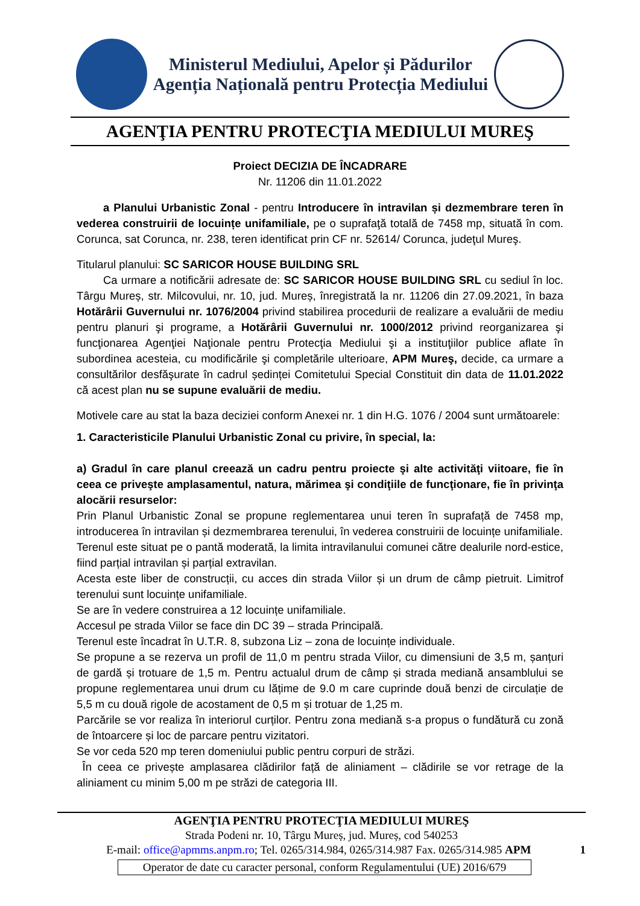Ministerul Mediului, Apelor și Pădurilor
Agenția Națională pentru Protecția Mediului
AGENŢIA PENTRU PROTECŢIA MEDIULUI MUREŞ
Proiect DECIZIA DE ÎNCADRARE
Nr. 11206 din 11.01.2022
a Planului Urbanistic Zonal - pentru Introducere în intravilan și dezmembrare teren în vederea construirii de locuințe unifamiliale, pe o suprafaţă totală de 7458 mp, situată în com. Corunca, sat Corunca, nr. 238, teren identificat prin CF nr. 52614/ Corunca, judeţul Mureş.
Titularul planului: SC SARICOR HOUSE BUILDING SRL
Ca urmare a notificării adresate de: SC SARICOR HOUSE BUILDING SRL cu sediul în loc. Târgu Mureș, str. Milcovului, nr. 10, jud. Mureș, înregistrată la nr. 11206 din 27.09.2021, în baza Hotărârii Guvernului nr. 1076/2004 privind stabilirea procedurii de realizare a evaluării de mediu pentru planuri şi programe, a Hotărârii Guvernului nr. 1000/2012 privind reorganizarea şi funcţionarea Agenţiei Naţionale pentru Protecţia Mediului şi a instituţiilor publice aflate în subordinea acesteia, cu modificările şi completările ulterioare, APM Mureş, decide, ca urmare a consultărilor desfăşurate în cadrul ședinței Comitetului Special Constituit din data de 11.01.2022 că acest plan nu se supune evaluării de mediu.
Motivele care au stat la baza deciziei conform Anexei nr. 1 din H.G. 1076 / 2004 sunt următoarele:
1. Caracteristicile Planului Urbanistic Zonal cu privire, în special, la:
a) Gradul în care planul creează un cadru pentru proiecte şi alte activităţi viitoare, fie în ceea ce priveşte amplasamentul, natura, mărimea şi condiţiile de funcţionare, fie în privinţa alocării resurselor:
Prin Planul Urbanistic Zonal se propune reglementarea unui teren în suprafață de 7458 mp, introducerea în intravilan și dezmembrarea terenului, în vederea construirii de locuințe unifamiliale.
Terenul este situat pe o pantă moderată, la limita intravilanului comunei către dealurile nord-estice, fiind parțial intravilan și parțial extravilan.
Acesta este liber de construcții, cu acces din strada Viilor și un drum de câmp pietruit. Limitrof terenului sunt locuințe unifamiliale.
Se are în vedere construirea a 12 locuințe unifamiliale.
Accesul pe strada Viilor se face din DC 39 – strada Principală.
Terenul este încadrat în U.T.R. 8, subzona Liz – zona de locuințe individuale.
Se propune a se rezerva un profil de 11,0 m pentru strada Viilor, cu dimensiuni de 3,5 m, șanțuri de gardă și trotuare de 1,5 m. Pentru actualul drum de câmp și strada mediană ansamblului se propune reglementarea unui drum cu lățime de 9.0 m care cuprinde două benzi de circulație de 5,5 m cu două rigole de acostament de 0,5 m și trotuar de 1,25 m.
Parcările se vor realiza în interiorul curților. Pentru zona mediană s-a propus o fundătură cu zonă de întoarcere și loc de parcare pentru vizitatori.
Se vor ceda 520 mp teren domeniului public pentru corpuri de străzi.
În ceea ce privește amplasarea clădirilor față de aliniament – clădirile se vor retrage de la aliniament cu minim 5,00 m pe străzi de categoria III.
AGENŢIA PENTRU PROTECŢIA MEDIULUI MUREŞ
Strada Podeni nr. 10, Târgu Mureș, jud. Mureș, cod 540253
E-mail: office@apmms.anpm.ro; Tel. 0265/314.984, 0265/314.987 Fax. 0265/314.985 APM 1
Operator de date cu caracter personal, conform Regulamentului (UE) 2016/679